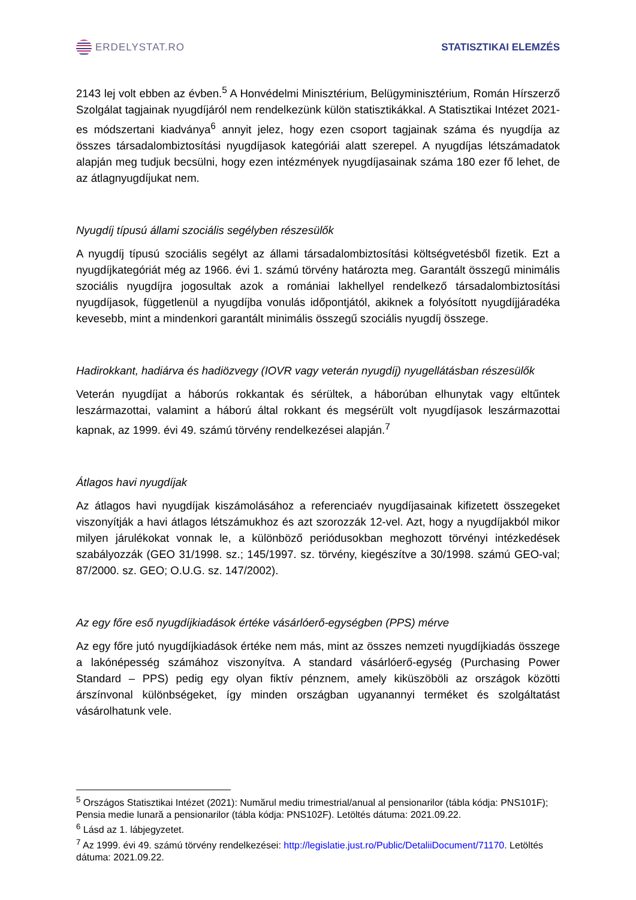ERDELYSTAT.RO STATISZTIKAI ELEMZÉS
2143 lej volt ebben az évben.<sup>5</sup> A Honvédelmi Minisztérium, Belügyminisztérium, Román Hírszerző Szolgálat tagjainak nyugdíjáról nem rendelkezünk külön statisztikákkal. A Statisztikai Intézet 2021-es módszertani kiadványa<sup>6</sup> annyit jelez, hogy ezen csoport tagjainak száma és nyugdíja az összes társadalombiztosítási nyugdíjasok kategóriái alatt szerepel. A nyugdíjas létszámadatok alapján meg tudjuk becsülni, hogy ezen intézmények nyugdíjasainak száma 180 ezer fő lehet, de az átlagnyugdíjukat nem.
Nyugdíj típusú állami szociális segélyben részesülők
A nyugdíj típusú szociális segélyt az állami társadalombiztosítási költségvetésből fizetik. Ezt a nyugdíjkategóriát még az 1966. évi 1. számú törvény határozta meg. Garantált összegű minimális szociális nyugdíjra jogosultak azok a romániai lakhellyel rendelkező társadalombiztosítási nyugdíjasok, függetlenül a nyugdíjba vonulás időpontjától, akiknek a folyósított nyugdíjjáradéka kevesebb, mint a mindenkori garantált minimális összegű szociális nyugdíj összege.
Hadirokkant, hadiárva és hadiözvegy (IOVR vagy veterán nyugdíj) nyugellátásban részesülők
Veterán nyugdíjat a háborús rokkantak és sérültek, a háborúban elhunytak vagy eltűntek leszármazottai, valamint a háború által rokkant és megsérült volt nyugdíjasok leszármazottai kapnak, az 1999. évi 49. számú törvény rendelkezései alapján.<sup>7</sup>
Átlagos havi nyugdíjak
Az átlagos havi nyugdíjak kiszámolásához a referenciaév nyugdíjasainak kifizetett összegeket viszonyítják a havi átlagos létszámukhoz és azt szorozzák 12-vel. Azt, hogy a nyugdíjakból mikor milyen járulékokat vonnak le, a különböző periódusokban meghozott törvényi intézkedések szabályozzák (GEO 31/1998. sz.; 145/1997. sz. törvény, kiegészítve a 30/1998. számú GEO-val; 87/2000. sz. GEO; O.U.G. sz. 147/2002).
Az egy főre eső nyugdíjkiadások értéke vásárlóerő-egységben (PPS) mérve
Az egy főre jutó nyugdíjkiadások értéke nem más, mint az összes nemzeti nyugdíjkiadás összege a lakónépesség számához viszonyítva. A standard vásárlóerő-egység (Purchasing Power Standard – PPS) pedig egy olyan fiktív pénznem, amely kiküszöböli az országok közötti árszínvonal különbségeket, így minden országban ugyanannyi terméket és szolgáltatást vásárolhatunk vele.
<sup>5</sup> Országos Statisztikai Intézet (2021): Numărul mediu trimestrial/anual al pensionarilor (tábla kódja: PNS101F); Pensia medie lunară a pensionarilor (tábla kódja: PNS102F). Letöltés dátuma: 2021.09.22.
<sup>6</sup> Lásd az 1. lábjegyzetet.
<sup>7</sup> Az 1999. évi 49. számú törvény rendelkezései: http://legislatie.just.ro/Public/DetaliiDocument/71170. Letöltés dátuma: 2021.09.22.